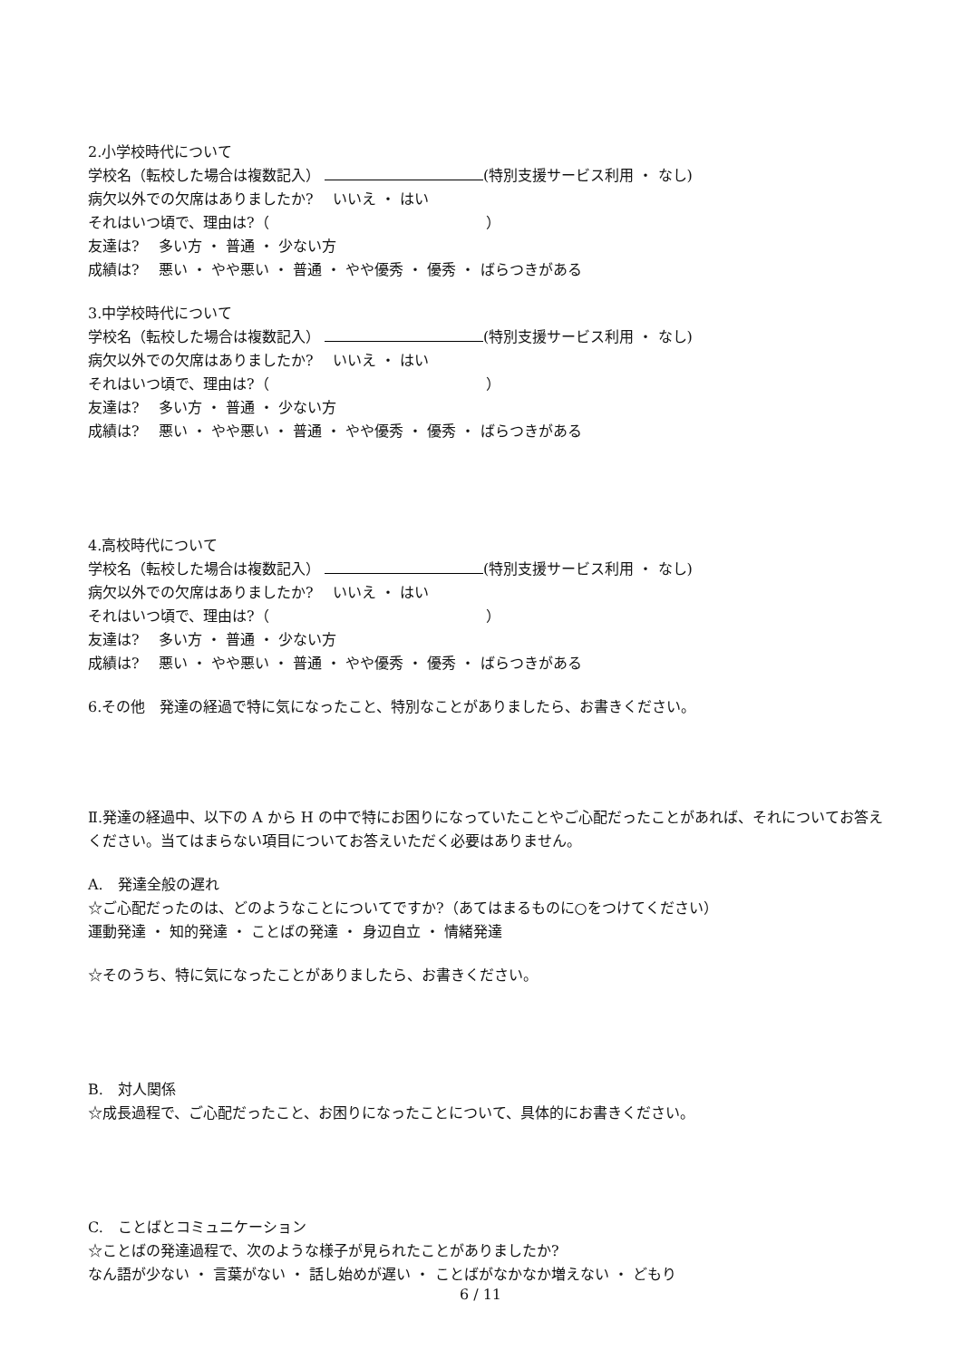2.小学校時代について
学校名（転校した場合は複数記入） (特別支援サービス利用 ・ なし)
病欠以外での欠席はありましたか?　 いいえ ・ はい
それはいつ頃で、理由は?（ ）
友達は?　 多い方 ・ 普通 ・ 少ない方
成績は?　 悪い ・ やや悪い ・ 普通 ・ やや優秀 ・ 優秀 ・ ばらつきがある
3.中学校時代について
学校名（転校した場合は複数記入） (特別支援サービス利用 ・ なし)
病欠以外での欠席はありましたか?　 いいえ ・ はい
それはいつ頃で、理由は?（ ）
友達は?　 多い方 ・ 普通 ・ 少ない方
成績は?　 悪い ・ やや悪い ・ 普通 ・ やや優秀 ・ 優秀 ・ ばらつきがある
4.高校時代について
学校名（転校した場合は複数記入） (特別支援サービス利用 ・ なし)
病欠以外での欠席はありましたか?　 いいえ ・ はい
それはいつ頃で、理由は?（ ）
友達は?　 多い方 ・ 普通 ・ 少ない方
成績は?　 悪い ・ やや悪い ・ 普通 ・ やや優秀 ・ 優秀 ・ ばらつきがある
6.その他　発達の経過で特に気になったこと、特別なことがありましたら、お書きください。
Ⅱ.発達の経過中、以下の A から H の中で特にお困りになっていたことやご心配だったことがあれば、それについてお答えください。当てはまらない項目についてお答えいただく必要はありません。
A.　発達全般の遅れ
☆ご心配だったのは、どのようなことについてですか?（あてはまるものに○をつけてください）
運動発達 ・ 知的発達 ・ ことばの発達 ・ 身辺自立 ・ 情緒発達
☆そのうち、特に気になったことがありましたら、お書きください。
B.　対人関係
☆成長過程で、ご心配だったこと、お困りになったことについて、具体的にお書きください。
C.　ことばとコミュニケーション
☆ことばの発達過程で、次のような様子が見られたことがありましたか?
なん語が少ない ・ 言葉がない ・ 話し始めが遅い ・ ことばがなかなか増えない ・ どもり
6 / 11